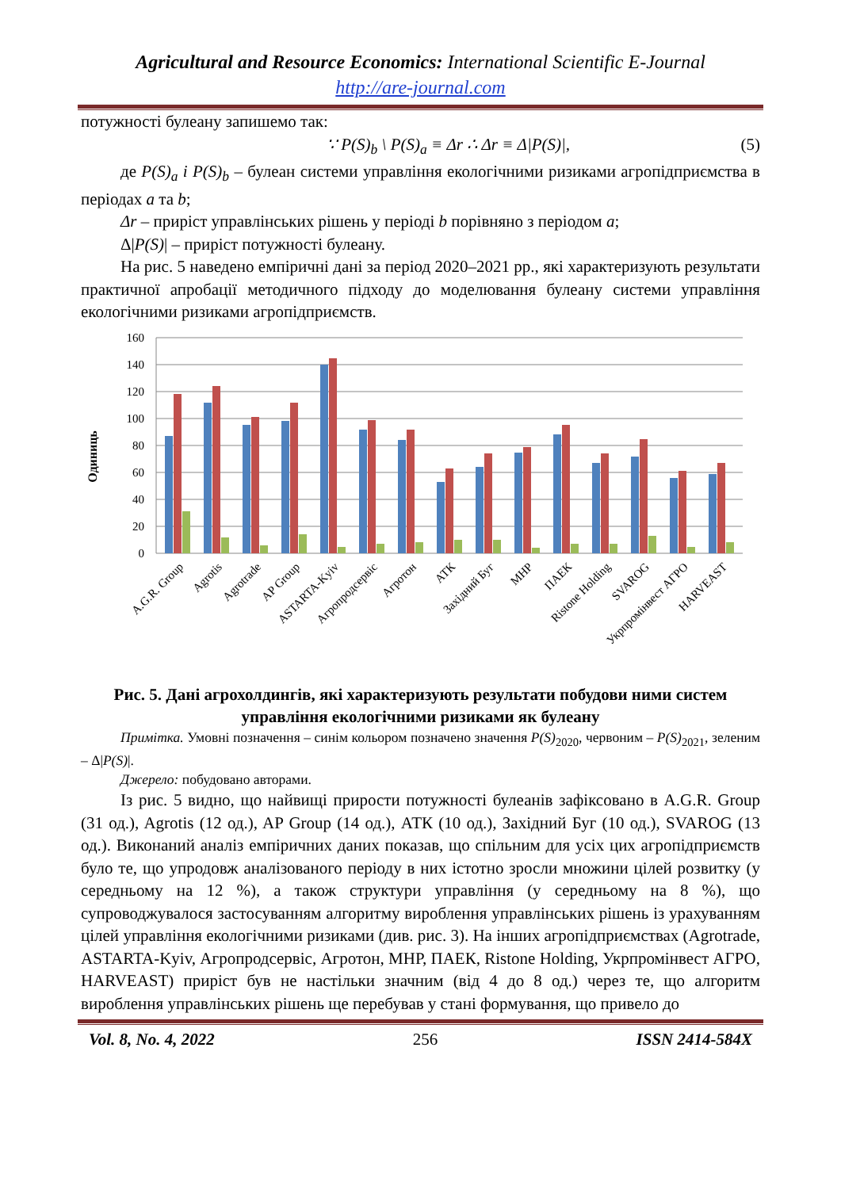Agricultural and Resource Economics: International Scientific E-Journal
http://are-journal.com
потужності булеану запишемо так:
∵ P(S)<sub>b</sub> \ P(S)<sub>a</sub> ≡ Δr ∴ Δr ≡ Δ|P(S)|, (5)
де P(S)<sub>a</sub> і P(S)<sub>b</sub> – булеан системи управління екологічними ризиками агропідприємства в періодах a та b;
Δr – приріст управлінських рішень у періоді b порівняно з періодом a;
Δ|P(S)| – приріст потужності булеану.
На рис. 5 наведено емпіричні дані за період 2020–2021 рр., які характеризують результати практичної апробації методичного підходу до моделювання булеану системи управління екологічними ризиками агропідприємств.
Одиниць
160
140
120
100
80
60
40
20
0
A.G.R. Group
Agrotis
Agrotrade
AP Group
ASTARTA-Kyiv
Агропродсервіс
Агротон
АТК
Західний Буг
МНР
ПАЕК
Ristone Holding
SVAROG
Укрпромінвест АГРО
HARVEAST
Рис. 5. Дані агрохолдингів, які характеризують результати побудови ними систем управління екологічними ризиками як булеану
Примітка. Умовні позначення – синім кольором позначено значення P(S)<sub>2020</sub>, червоним – P(S)<sub>2021</sub>, зеленим – Δ|P(S)|.
Джерело: побудовано авторами.
Із рис. 5 видно, що найвищі прирости потужності булеанів зафіксовано в A.G.R. Group (31 од.), Agrotis (12 од.), AP Group (14 од.), АТК (10 од.), Західний Буг (10 од.), SVAROG (13 од.). Виконаний аналіз емпіричних даних показав, що спільним для усіх цих агропідприємств було те, що упродовж аналізованого періоду в них істотно зросли множини цілей розвитку (у середньому на 12 %), а також структури управління (у середньому на 8 %), що супроводжувалося застосуванням алгоритму вироблення управлінських рішень із урахуванням цілей управління екологічними ризиками (див. рис. 3). На інших агропідприємствах (Agrotrade, ASTARTA-Kyiv, Агропродсервіс, Агротон, МНР, ПАЕК, Ristone Holding, Укрпромінвест АГРО, HARVEAST) приріст був не настільки значним (від 4 до 8 од.) через те, що алгоритм вироблення управлінських рішень ще перебував у стані формування, що привело до
Vol. 8, No. 4, 2022 256 ISSN 2414-584X